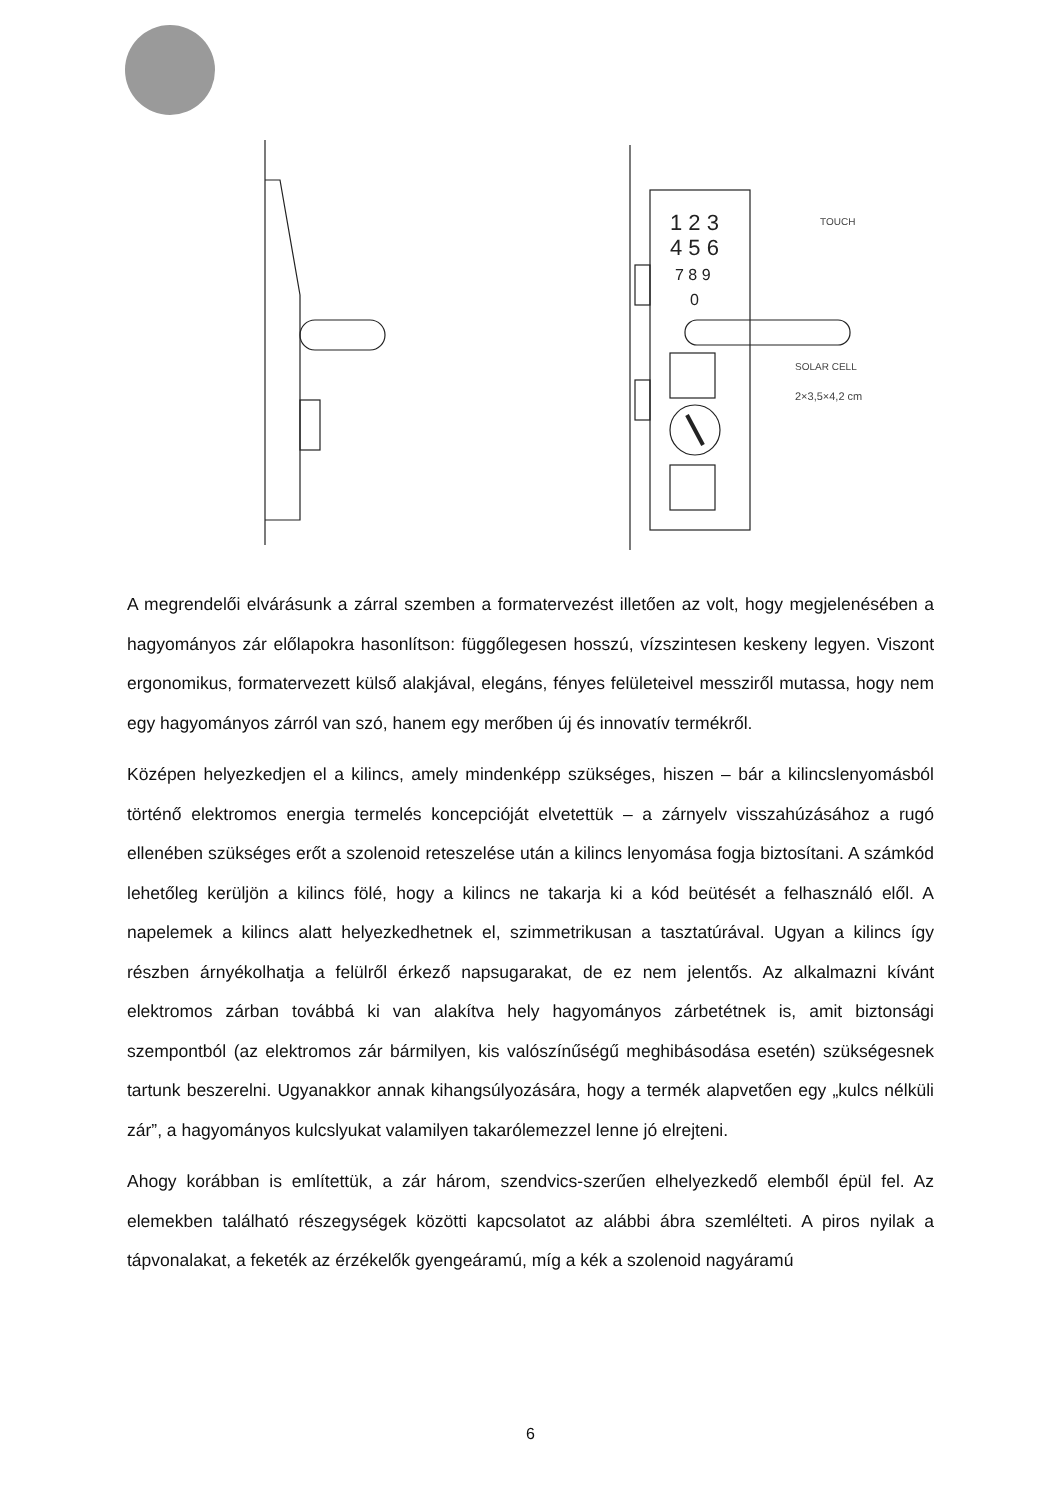1 2 3
4 5 6
7 8 9
0
TOUCH
SOLAR CELL
2×3,5×4,2 cm
A megrendelői elvárásunk a zárral szemben a formatervezést illetően az volt, hogy megjelenésében a hagyományos zár előlapokra hasonlítson: függőlegesen hosszú, vízszintesen keskeny legyen. Viszont ergonomikus, formatervezett külső alakjával, elegáns, fényes felületeivel messziről mutassa, hogy nem egy hagyományos zárról van szó, hanem egy merőben új és innovatív termékről.
Középen helyezkedjen el a kilincs, amely mindenképp szükséges, hiszen – bár a kilincslenyomásból történő elektromos energia termelés koncepcióját elvetettük – a zárnyelv visszahúzásához a rugó ellenében szükséges erőt a szolenoid reteszelése után a kilincs lenyomása fogja biztosítani. A számkód lehetőleg kerüljön a kilincs fölé, hogy a kilincs ne takarja ki a kód beütését a felhasználó elől. A napelemek a kilincs alatt helyezkedhetnek el, szimmetrikusan a tasztatúrával. Ugyan a kilincs így részben árnyékolhatja a felülről érkező napsugarakat, de ez nem jelentős. Az alkalmazni kívánt elektromos zárban továbbá ki van alakítva hely hagyományos zárbetétnek is, amit biztonsági szempontból (az elektromos zár bármilyen, kis valószínűségű meghibásodása esetén) szükségesnek tartunk beszerelni. Ugyanakkor annak kihangsúlyozására, hogy a termék alapvetően egy „kulcs nélküli zár”, a hagyományos kulcslyukat valamilyen takarólemezzel lenne jó elrejteni.
Ahogy korábban is említettük, a zár három, szendvics-szerűen elhelyezkedő elemből épül fel. Az elemekben található részegységek közötti kapcsolatot az alábbi ábra szemlélteti. A piros nyilak a tápvonalakat, a feketék az érzékelők gyengeáramú, míg a kék a szolenoid nagyáramú
6